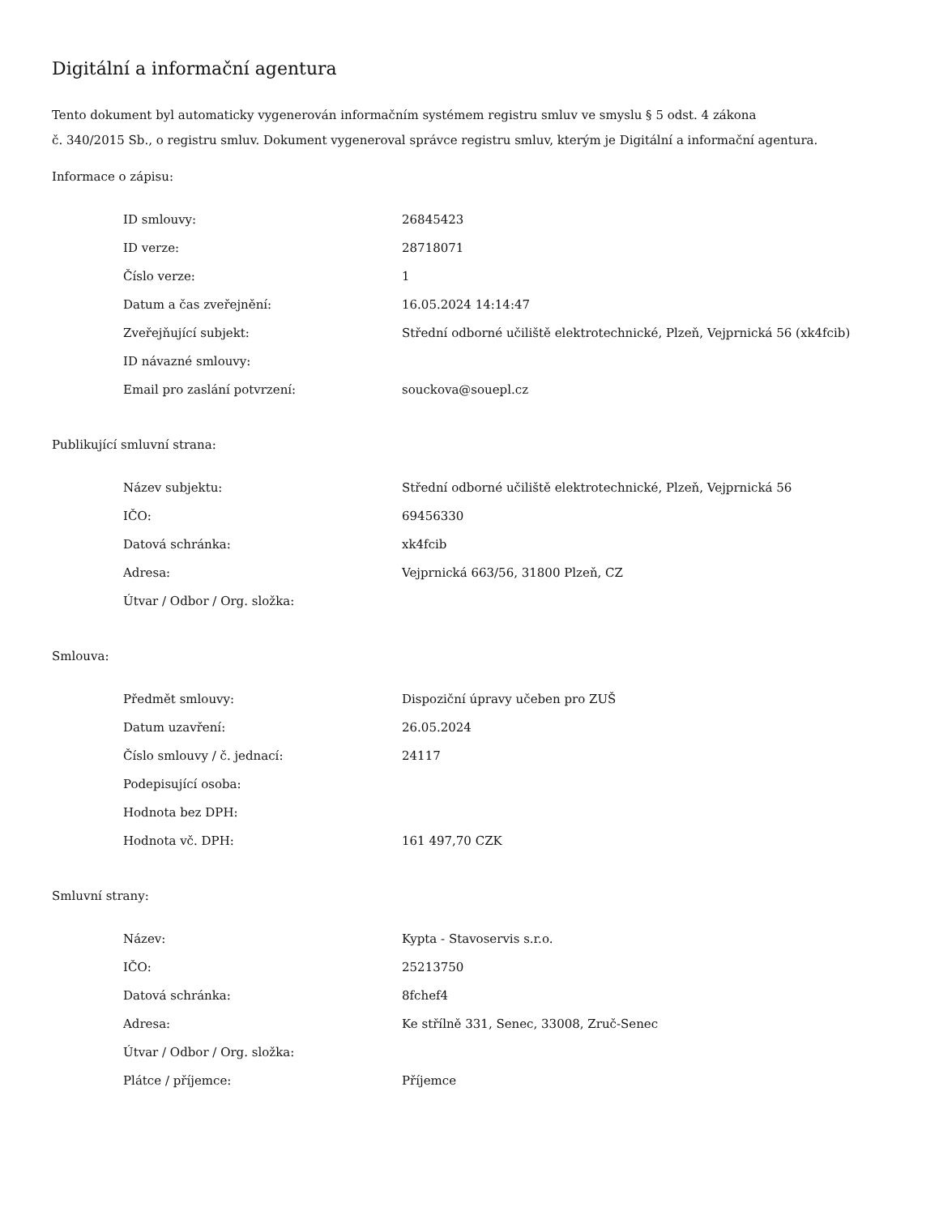Digitální a informační agentura
Tento dokument byl automaticky vygenerován informačním systémem registru smluv ve smyslu § 5 odst. 4 zákona
č. 340/2015 Sb., o registru smluv. Dokument vygeneroval správce registru smluv, kterým je Digitální a informační agentura.
Informace o zápisu:
| ID smlouvy: | 26845423 |
| ID verze: | 28718071 |
| Číslo verze: | 1 |
| Datum a čas zveřejnění: | 16.05.2024 14:14:47 |
| Zveřejňující subjekt: | Střední odborné učiliště elektrotechnické, Plzeň, Vejprnická 56 (xk4fcib) |
| ID návazné smlouvy: | |
| Email pro zaslání potvrzení: | souckova@souepl.cz |
Publikující smluvní strana:
| Název subjektu: | Střední odborné učiliště elektrotechnické, Plzeň, Vejprnická 56 |
| IČO: | 69456330 |
| Datová schránka: | xk4fcib |
| Adresa: | Vejprnická 663/56, 31800 Plzeň, CZ |
| Útvar / Odbor / Org. složka: | |
Smlouva:
| Předmět smlouvy: | Dispoziční úpravy učeben pro ZUŠ |
| Datum uzavření: | 26.05.2024 |
| Číslo smlouvy / č. jednací: | 24117 |
| Podepisující osoba: | |
| Hodnota bez DPH: | |
| Hodnota vč. DPH: | 161 497,70 CZK |
Smluvní strany:
| Název: | Kypta - Stavoservis s.r.o. |
| IČO: | 25213750 |
| Datová schránka: | 8fchef4 |
| Adresa: | Ke střílně 331, Senec, 33008, Zruč-Senec |
| Útvar / Odbor / Org. složka: | |
| Plátce / příjemce: | Příjemce |